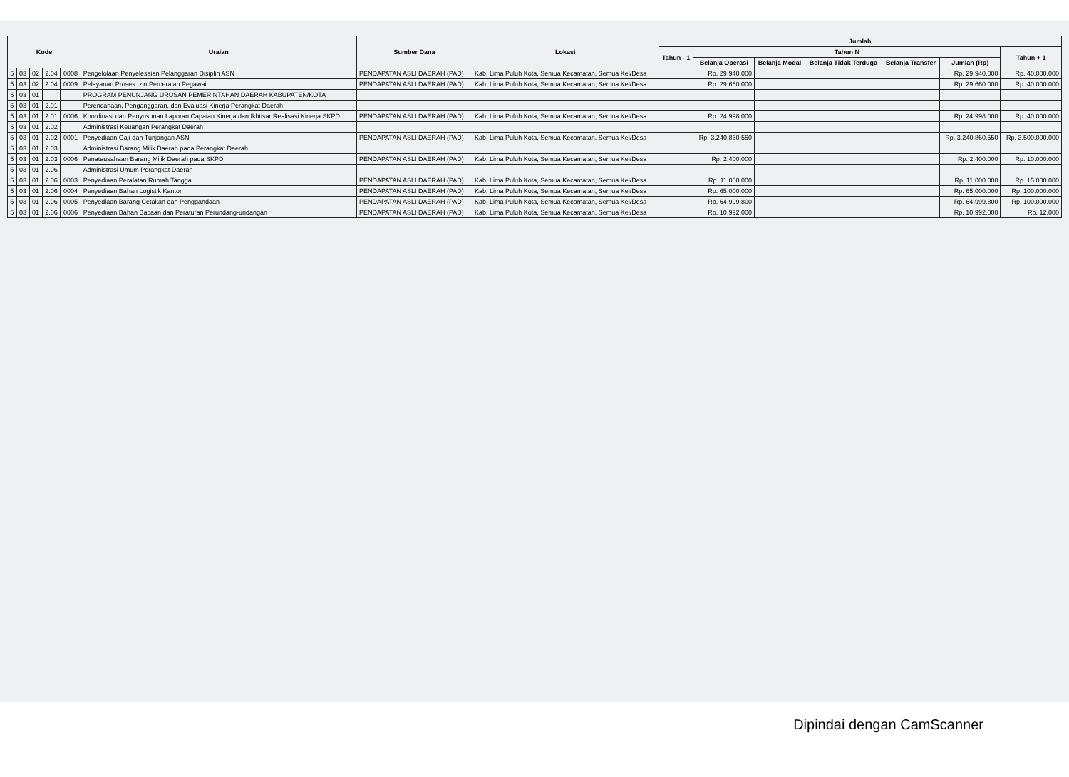| Kode | | | | | Uraian | Sumber Dana | Lokasi | Jumlah | | | | | | |
| --- | --- | --- | --- | --- | --- | --- | --- | --- | --- | --- | --- | --- | --- | --- |
| | | | | | | | | Tahun - 1 | Tahun N | | | | | Tahun + 1 |
| | | | | | | | | | Belanja Operasi | Belanja Modal | Belanja Tidak Terduga | Belanja Transfer | Jumlah (Rp) | |
| 5 | 03 | 02 | 2.04 | 0008 | Pengelolaan Penyelesaian Pelanggaran Disiplin ASN | PENDAPATAN ASLI DAERAH (PAD) | Kab. Lima Puluh Kota, Semua Kecamatan, Semua Kel/Desa | | Rp. 29.940.000 | | | | Rp. 29.940.000 | Rp. 40.000.000 |
| 5 | 03 | 02 | 2.04 | 0009 | Pelayanan Proses Izin Perceraian Pegawai | PENDAPATAN ASLI DAERAH (PAD) | Kab. Lima Puluh Kota, Semua Kecamatan, Semua Kel/Desa | | Rp. 29.660.000 | | | | Rp. 29.660.000 | Rp. 40.000.000 |
| 5 | 03 | 01 | | | PROGRAM PENUNJANG URUSAN PEMERINTAHAN DAERAH KABUPATEN/KOTA | | | | | | | | | |
| 5 | 03 | 01 | 2.01 | | Perencanaan, Penganggaran, dan Evaluasi Kinerja Perangkat Daerah | | | | | | | | | |
| 5 | 03 | 01 | 2.01 | 0006 | Koordinasi dan Penyusunan Laporan Capaian Kinerja dan Ikhtisar Realisasi Kinerja SKPD | PENDAPATAN ASLI DAERAH (PAD) | Kab. Lima Puluh Kota, Semua Kecamatan, Semua Kel/Desa | | Rp. 24.998.000 | | | | Rp. 24.998.000 | Rp. 40.000.000 |
| 5 | 03 | 01 | 2.02 | | Administrasi Keuangan Perangkat Daerah | | | | | | | | | |
| 5 | 03 | 01 | 2.02 | 0001 | Penyediaan Gaji dan Tunjangan ASN | PENDAPATAN ASLI DAERAH (PAD) | Kab. Lima Puluh Kota, Semua Kecamatan, Semua Kel/Desa | | Rp. 3.240.860.550 | | | | Rp. 3.240.860.550 | Rp. 3.500.000.000 |
| 5 | 03 | 01 | 2.03 | | Administrasi Barang Milik Daerah pada Perangkat Daerah | | | | | | | | | |
| 5 | 03 | 01 | 2.03 | 0006 | Penatausahaan Barang Milik Daerah pada SKPD | PENDAPATAN ASLI DAERAH (PAD) | Kab. Lima Puluh Kota, Semua Kecamatan, Semua Kel/Desa | | Rp. 2.400.000 | | | | Rp. 2.400.000 | Rp. 10.000.000 |
| 5 | 03 | 01 | 2.06 | | Administrasi Umum Perangkat Daerah | | | | | | | | | |
| 5 | 03 | 01 | 2.06 | 0003 | Penyediaan Peralatan Rumah Tangga | PENDAPATAN ASLI DAERAH (PAD) | Kab. Lima Puluh Kota, Semua Kecamatan, Semua Kel/Desa | | Rp. 11.000.000 | | | | Rp. 11.000.000 | Rp. 15.000.000 |
| 5 | 03 | 01 | 2.06 | 0004 | Penyediaan Bahan Logistik Kantor | PENDAPATAN ASLI DAERAH (PAD) | Kab. Lima Puluh Kota, Semua Kecamatan, Semua Kel/Desa | | Rp. 65.000.000 | | | | Rp. 65.000.000 | Rp. 100.000.000 |
| 5 | 03 | 01 | 2.06 | 0005 | Penyediaan Barang Cetakan dan Penggandaan | PENDAPATAN ASLI DAERAH (PAD) | Kab. Lima Puluh Kota, Semua Kecamatan, Semua Kel/Desa | | Rp. 64.999.800 | | | | Rp. 64.999.800 | Rp. 100.000.000 |
| 5 | 03 | 01 | 2.06 | 0006 | Penyediaan Bahan Bacaan dan Peraturan Perundang-undangan | PENDAPATAN ASLI DAERAH (PAD) | Kab. Lima Puluh Kota, Semua Kecamatan, Semua Kel/Desa | | Rp. 10.992.000 | | | | Rp. 10.992.000 | Rp. 12.000 |
Dipindai dengan CamScanner